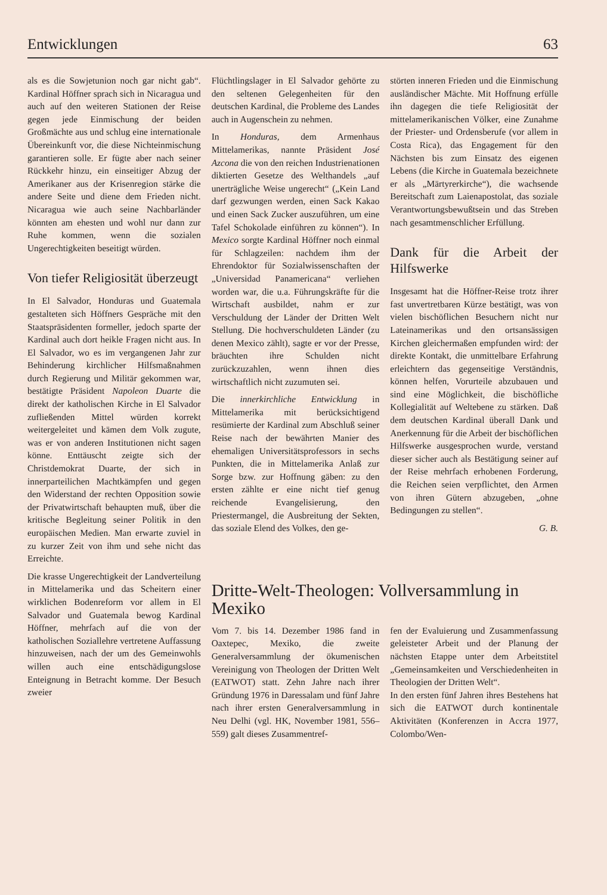Entwicklungen 63
als es die Sowjetunion noch gar nicht gab“. Kardinal Höffner sprach sich in Nicaragua und auch auf den weiteren Stationen der Reise gegen jede Einmischung der beiden Großmächte aus und schlug eine internationale Übereinkunft vor, die diese Nichteinmischung garantieren solle. Er fügte aber nach seiner Rückkehr hinzu, ein einseitiger Abzug der Amerikaner aus der Krisenregion stärke die andere Seite und diene dem Frieden nicht. Nicaragua wie auch seine Nachbarländer könnten am ehesten und wohl nur dann zur Ruhe kommen, wenn die sozialen Ungerechtigkeiten beseitigt würden.
Von tiefer Religiosität überzeugt
In El Salvador, Honduras und Guatemala gestalteten sich Höffners Gespräche mit den Staatspräsidenten formeller, jedoch sparte der Kardinal auch dort heikle Fragen nicht aus. In El Salvador, wo es im vergangenen Jahr zur Behinderung kirchlicher Hilfsmaßnahmen durch Regierung und Militär gekommen war, bestätigte Präsident Napoleon Duarte die direkt der katholischen Kirche in El Salvador zufließenden Mittel würden korrekt weitergeleitet und kämen dem Volk zugute, was er von anderen Institutionen nicht sagen könne. Enttäuscht zeigte sich der Christdemokrat Duarte, der sich in innerparteilichen Machtkämpfen und gegen den Widerstand der rechten Opposition sowie der Privatwirtschaft behaupten muß, über die kritische Begleitung seiner Politik in den europäischen Medien. Man erwarte zuviel in zu kurzer Zeit von ihm und sehe nicht das Erreichte.
Die krasse Ungerechtigkeit der Landverteilung in Mittelamerika und das Scheitern einer wirklichen Bodenreform vor allem in El Salvador und Guatemala bewog Kardinal Höffner, mehrfach auf die von der katholischen Soziallehre vertretene Auffassung hinzuweisen, nach der um des Gemeinwohls willen auch eine entschädigungslose Enteignung in Betracht komme. Der Besuch zweier
Flüchtlingslager in El Salvador gehörte zu den seltenen Gelegenheiten für den deutschen Kardinal, die Probleme des Landes auch in Augenschein zu nehmen.
In Honduras, dem Armenhaus Mittelamerikas, nannte Präsident José Azcona die von den reichen Industrienationen diktierten Gesetze des Welthandels „auf unerträgliche Weise ungerecht“ („Kein Land darf gezwungen werden, einen Sack Kakao und einen Sack Zucker auszuführen, um eine Tafel Schokolade einführen zu können“). In Mexico sorgte Kardinal Höffner noch einmal für Schlagzeilen: nachdem ihm der Ehrendoktor für Sozialwissenschaften der „Universidad Panamericana“ verliehen worden war, die u.a. Führungskräfte für die Wirtschaft ausbildet, nahm er zur Verschuldung der Länder der Dritten Welt Stellung. Die hochverschuldeten Länder (zu denen Mexico zählt), sagte er vor der Presse, bräuchten ihre Schulden nicht zurückzuzahlen, wenn ihnen dies wirtschaftlich nicht zuzumuten sei.
Die innerkirchliche Entwicklung in Mittelamerika mit berücksichtigend resümierte der Kardinal zum Abschluß seiner Reise nach der bewährten Manier des ehemaligen Universitätsprofessors in sechs Punkten, die in Mittelamerika Anlaß zur Sorge bzw. zur Hoffnung gäben: zu den ersten zählte er eine nicht tief genug reichende Evangelisierung, den Priestermangel, die Ausbreitung der Sekten, das soziale Elend des Volkes, den ge-
störten inneren Frieden und die Einmischung ausländischer Mächte. Mit Hoffnung erfülle ihn dagegen die tiefe Religiosität der mittelamerikanischen Völker, eine Zunahme der Priester- und Ordensberufe (vor allem in Costa Rica), das Engagement für den Nächsten bis zum Einsatz des eigenen Lebens (die Kirche in Guatemala bezeichnete er als „Märtyrerkirche“), die wachsende Bereitschaft zum Laienapostolat, das soziale Verantwortungsbewußtsein und das Streben nach gesamtmenschlicher Erfüllung.
Dank für die Arbeit der Hilfswerke
Insgesamt hat die Höffner-Reise trotz ihrer fast unvertretbaren Kürze bestätigt, was von vielen bischöflichen Besuchern nicht nur Lateinamerikas und den ortsansässigen Kirchen gleichermaßen empfunden wird: der direkte Kontakt, die unmittelbare Erfahrung erleichtern das gegenseitige Verständnis, können helfen, Vorurteile abzubauen und sind eine Möglichkeit, die bischöfliche Kollegialität auf Weltebene zu stärken. Daß dem deutschen Kardinal überall Dank und Anerkennung für die Arbeit der bischöflichen Hilfswerke ausgesprochen wurde, verstand dieser sicher auch als Bestätigung seiner auf der Reise mehrfach erhobenen Forderung, die Reichen seien verpflichtet, den Armen von ihren Gütern abzugeben, „ohne Bedingungen zu stellen“.
G. B.
Dritte-Welt-Theologen: Vollversammlung in Mexiko
Vom 7. bis 14. Dezember 1986 fand in Oaxtepec, Mexiko, die zweite Generalversammlung der ökumenischen Vereinigung von Theologen der Dritten Welt (EATWOT) statt. Zehn Jahre nach ihrer Gründung 1976 in Daressalam und fünf Jahre nach ihrer ersten Generalversammlung in Neu Delhi (vgl. HK, November 1981, 556–559) galt dieses Zusammentref-
fen der Evaluierung und Zusammenfassung geleisteter Arbeit und der Planung der nächsten Etappe unter dem Arbeitstitel „Gemeinsamkeiten und Verschiedenheiten in Theologien der Dritten Welt“.
In den ersten fünf Jahren ihres Bestehens hat sich die EATWOT durch kontinentale Aktivitäten (Konferenzen in Accra 1977, Colombo/Wen-